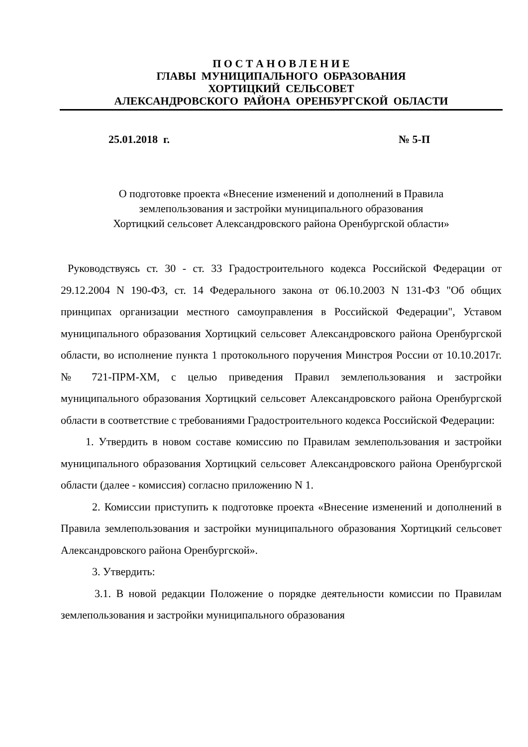П О С Т А Н О В Л Е Н И Е
ГЛАВЫ МУНИЦИПАЛЬНОГО ОБРАЗОВАНИЯ
ХОРТИЦКИЙ СЕЛЬСОВЕТ
АЛЕКСАНДРОВСКОГО РАЙОНА ОРЕНБУРГСКОЙ ОБЛАСТИ
25.01.2018 г. № 5-П
О подготовке проекта «Внесение изменений и дополнений в Правила
землепользования и застройки муниципального образования
Хортицкий сельсовет Александровского района Оренбургской области»
Руководствуясь ст. 30 - ст. 33 Градостроительного кодекса Российской Федерации от 29.12.2004 N 190-ФЗ, ст. 14 Федерального закона от 06.10.2003 N 131-ФЗ "Об общих принципах организации местного самоуправления в Российской Федерации", Уставом муниципального образования Хортицкий сельсовет Александровского района Оренбургской области, во исполнение пункта 1 протокольного поручения Минстроя России от 10.10.2017г. № 721-ПРМ-ХМ, с целью приведения Правил землепользования и застройки муниципального образования Хортицкий сельсовет Александровского района Оренбургской области в соответствие с требованиями Градостроительного кодекса Российской Федерации:
1. Утвердить в новом составе комиссию по Правилам землепользования и застройки муниципального образования Хортицкий сельсовет Александровского района Оренбургской области (далее - комиссия) согласно приложению N 1.
2. Комиссии приступить к подготовке проекта «Внесение изменений и дополнений в Правила землепользования и застройки муниципального образования Хортицкий сельсовет Александровского района Оренбургской».
3. Утвердить:
3.1. В новой редакции Положение о порядке деятельности комиссии по Правилам землепользования и застройки муниципального образования